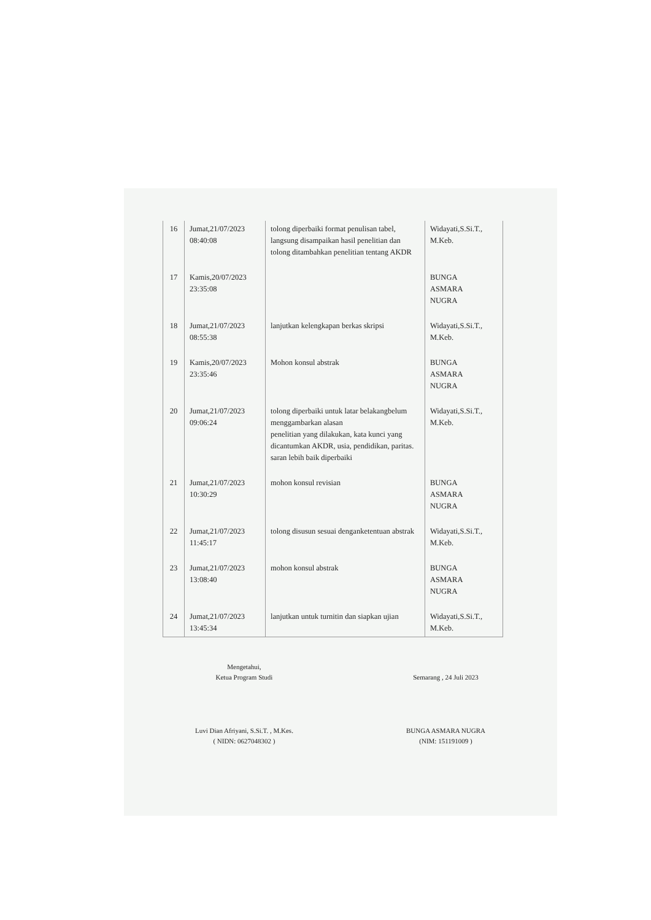| 16 | Jumat,21/07/2023 08:40:08 | tolong diperbaiki format penulisan tabel, langsung disampaikan hasil penelitian dan tolong ditambahkan penelitian tentang AKDR | Widayati,S.Si.T., M.Keb. |
| 17 | Kamis,20/07/2023 23:35:08 | | BUNGA ASMARA NUGRA |
| 18 | Jumat,21/07/2023 08:55:38 | lanjutkan kelengkapan berkas skripsi | Widayati,S.Si.T., M.Keb. |
| 19 | Kamis,20/07/2023 23:35:46 | Mohon konsul abstrak | BUNGA ASMARA NUGRA |
| 20 | Jumat,21/07/2023 09:06:24 | tolong diperbaiki untuk latar belakangbelum menggambarkan alasan penelitian yang dilakukan, kata kunci yang dicantumkan AKDR, usia, pendidikan, paritas. saran lebih baik diperbaiki | Widayati,S.Si.T., M.Keb. |
| 21 | Jumat,21/07/2023 10:30:29 | mohon konsul revisian | BUNGA ASMARA NUGRA |
| 22 | Jumat,21/07/2023 11:45:17 | tolong disusun sesuai denganketentuan abstrak | Widayati,S.Si.T., M.Keb. |
| 23 | Jumat,21/07/2023 13:08:40 | mohon konsul abstrak | BUNGA ASMARA NUGRA |
| 24 | Jumat,21/07/2023 13:45:34 | lanjutkan untuk turnitin dan siapkan ujian | Widayati,S.Si.T., M.Keb. |
Mengetahui,
Ketua Program Studi
Luvi Dian Afriyani, S.Si.T. , M.Kes.
( NIDN: 0627048302 )
Semarang , 24 Juli 2023
BUNGA ASMARA NUGRA
(NIM: 151191009 )